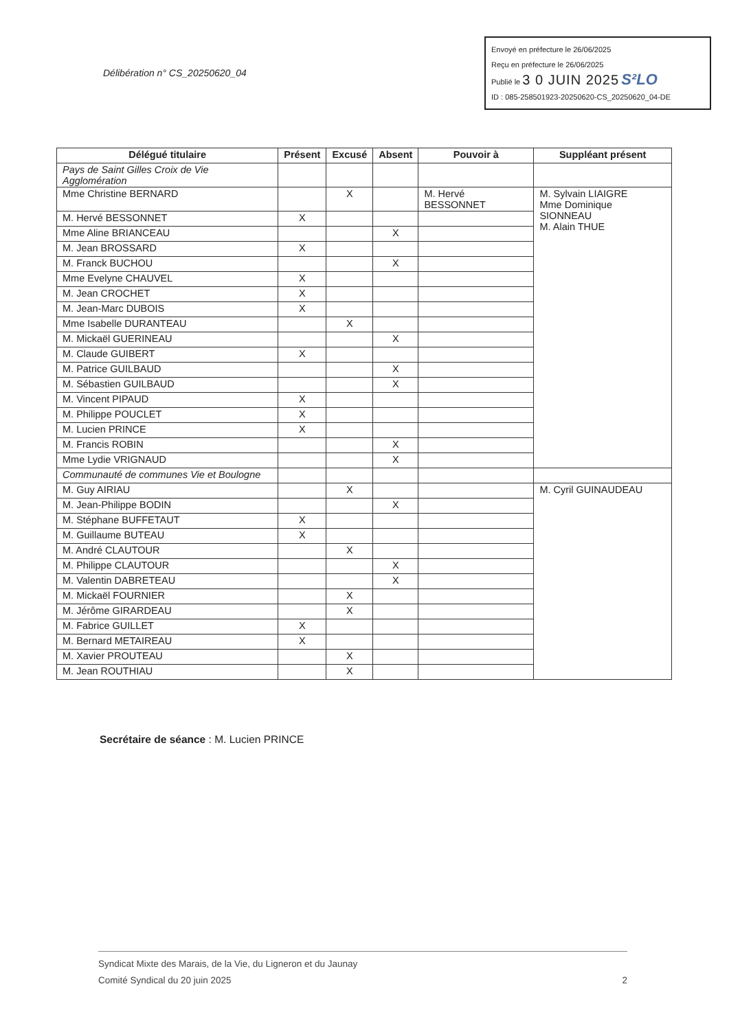Délibération n° CS_20250620_04
Envoyé en préfecture le 26/06/2025
Reçu en préfecture le 26/06/2025
Publié le 3 0 JUIN 2025 S²LO
ID : 085-258501923-20250620-CS_20250620_04-DE
| Délégué titulaire | Présent | Excusé | Absent | Pouvoir à | Suppléant présent |
| --- | --- | --- | --- | --- | --- |
| Pays de Saint Gilles Croix de Vie Agglomération | | | | | |
| Mme Christine BERNARD | | X | | M. Hervé BESSONNET | M. Sylvain LIAIGRE Mme Dominique SIONNEAU M. Alain THUE |
| M. Hervé BESSONNET | X | | | | |
| Mme Aline BRIANCEAU | | | X | | |
| M. Jean BROSSARD | X | | | | |
| M. Franck BUCHOU | | | X | | |
| Mme Evelyne CHAUVEL | X | | | | |
| M. Jean CROCHET | X | | | | |
| M. Jean-Marc DUBOIS | X | | | | |
| Mme Isabelle DURANTEAU | | X | | | |
| M. Mickaël GUERINEAU | | | X | | |
| M. Claude GUIBERT | X | | | | |
| M. Patrice GUILBAUD | | | X | | |
| M. Sébastien GUILBAUD | | | X | | |
| M. Vincent PIPAUD | X | | | | |
| M. Philippe POUCLET | X | | | | |
| M. Lucien PRINCE | X | | | | |
| M. Francis ROBIN | | | X | | |
| Mme Lydie VRIGNAUD | | | X | | |
| Communauté de communes Vie et Boulogne | | | | | |
| M. Guy AIRIAU | | X | | | M. Cyril GUINAUDEAU |
| M. Jean-Philippe BODIN | | | X | | |
| M. Stéphane BUFFETAUT | X | | | | |
| M. Guillaume BUTEAU | X | | | | |
| M. André CLAUTOUR | | X | | | |
| M. Philippe CLAUTOUR | | | X | | |
| M. Valentin DABRETEAU | | | X | | |
| M. Mickaël FOURNIER | | X | | | |
| M. Jérôme GIRARDEAU | | X | | | |
| M. Fabrice GUILLET | X | | | | |
| M. Bernard METAIREAU | X | | | | |
| M. Xavier PROUTEAU | | X | | | |
| M. Jean ROUTHIAU | | X | | | |
Secrétaire de séance : M. Lucien PRINCE
Syndicat Mixte des Marais, de la Vie, du Ligneron et du Jaunay
Comité Syndical du 20 juin 2025 2